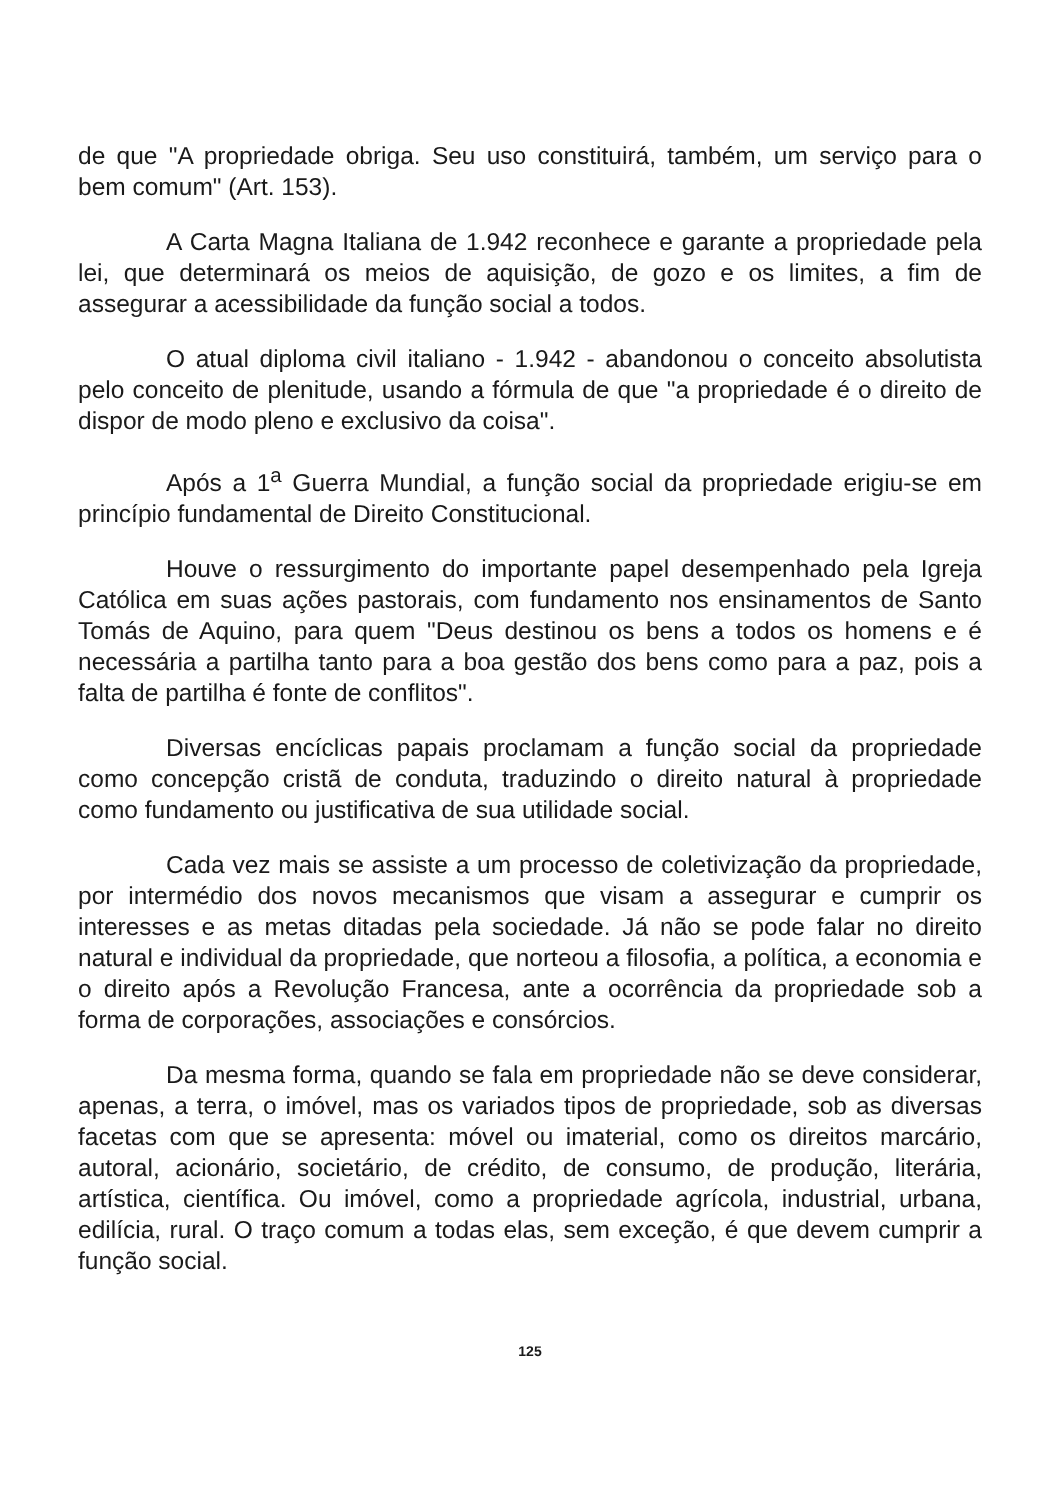de que "A propriedade obriga. Seu uso constituirá, também, um serviço para o bem comum" (Art. 153).
A Carta Magna Italiana de 1.942 reconhece e garante a propriedade pela lei, que determinará os meios de aquisição, de gozo e os limites, a fim de assegurar a acessibilidade da função social a todos.
O atual diploma civil italiano - 1.942 - abandonou o conceito absolutista pelo conceito de plenitude, usando a fórmula de que "a propriedade é o direito de dispor de modo pleno e exclusivo da coisa".
Após a 1<sup>a</sup> Guerra Mundial, a função social da propriedade erigiu-se em princípio fundamental de Direito Constitucional.
Houve o ressurgimento do importante papel desempenhado pela Igreja Católica em suas ações pastorais, com fundamento nos ensinamentos de Santo Tomás de Aquino, para quem "Deus destinou os bens a todos os homens e é necessária a partilha tanto para a boa gestão dos bens como para a paz, pois a falta de partilha é fonte de conflitos".
Diversas encíclicas papais proclamam a função social da propriedade como concepção cristã de conduta, traduzindo o direito natural à propriedade como fundamento ou justificativa de sua utilidade social.
Cada vez mais se assiste a um processo de coletivização da propriedade, por intermédio dos novos mecanismos que visam a assegurar e cumprir os interesses e as metas ditadas pela sociedade. Já não se pode falar no direito natural e individual da propriedade, que norteou a filosofia, a política, a economia e o direito após a Revolução Francesa, ante a ocorrência da propriedade sob a forma de corporações, associações e consórcios.
Da mesma forma, quando se fala em propriedade não se deve considerar, apenas, a terra, o imóvel, mas os variados tipos de propriedade, sob as diversas facetas com que se apresenta: móvel ou imaterial, como os direitos marcário, autoral, acionário, societário, de crédito, de consumo, de produção, literária, artística, científica. Ou imóvel, como a propriedade agrícola, industrial, urbana, edilícia, rural. O traço comum a todas elas, sem exceção, é que devem cumprir a função social.
125